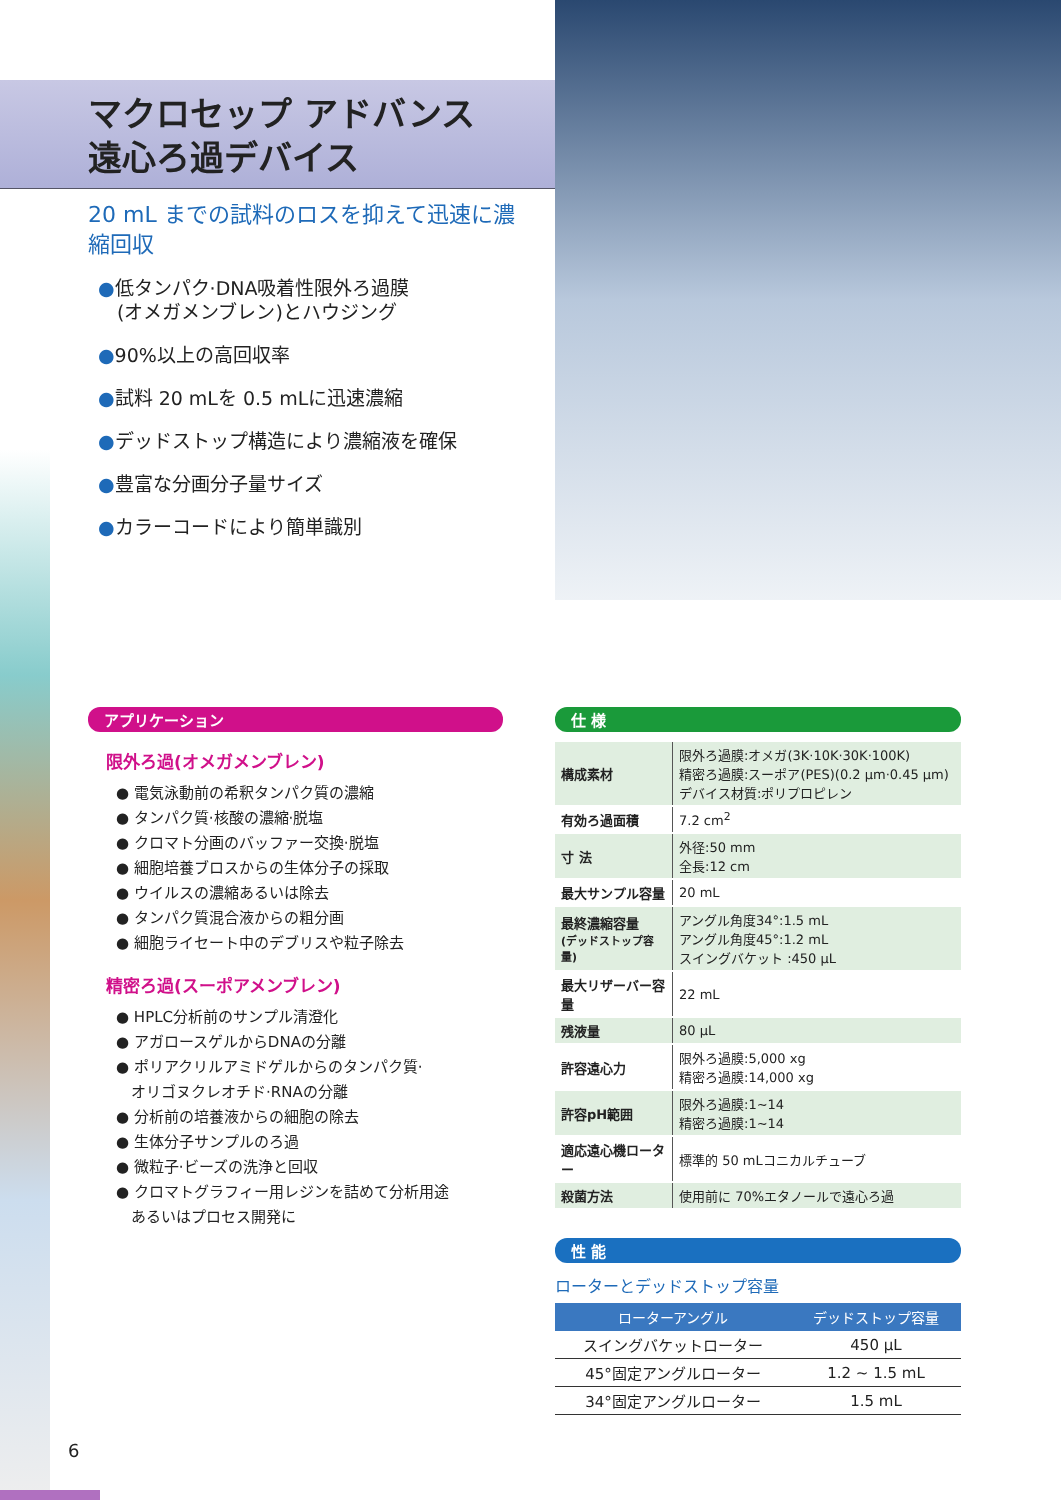マクロセップ アドバンス
遠心ろ過デバイス
20 mL までの試料のロスを抑えて迅速に濃縮回収
●低タンパク·DNA吸着性限外ろ過膜
　(オメガメンブレン)とハウジング
●90%以上の高回収率
●試料 20 mLを 0.5 mLに迅速濃縮
●デッドストップ構造により濃縮液を確保
●豊富な分画分子量サイズ
●カラーコードにより簡単識別
アプリケーション
限外ろ過(オメガメンブレン)
● 電気泳動前の希釈タンパク質の濃縮
● タンパク質·核酸の濃縮·脱塩
● クロマト分画のバッファー交換·脱塩
● 細胞培養ブロスからの生体分子の採取
● ウイルスの濃縮あるいは除去
● タンパク質混合液からの粗分画
● 細胞ライセート中のデブリスや粒子除去
精密ろ過(スーポアメンブレン)
● HPLC分析前のサンプル清澄化
● アガロースゲルからDNAの分離
● ポリアクリルアミドゲルからのタンパク質·
　オリゴヌクレオチド·RNAの分離
● 分析前の培養液からの細胞の除去
● 生体分子サンプルのろ過
● 微粒子·ビーズの洗浄と回収
● クロマトグラフィー用レジンを詰めて分析用途
　あるいはプロセス開発に
仕 様
| 構成素材 | 限外ろ過膜:オメガ(3K·10K·30K·100K) 精密ろ過膜:スーポア(PES)(0.2 μm·0.45 μm) デバイス材質:ポリプロピレン |
| 有効ろ過面積 | 7.2 cm<sup>2</sup> |
| 寸 法 | 外径:50 mm 全長:12 cm |
| 最大サンプル容量 | 20 mL |
| 最終濃縮容量 (デッドストップ容量) | アングル角度34°:1.5 mL アングル角度45°:1.2 mL スイングバケット :450 μL |
| 最大リザーバー容量 | 22 mL |
| 残液量 | 80 μL |
| 許容遠心力 | 限外ろ過膜:5,000 xg 精密ろ過膜:14,000 xg |
| 許容pH範囲 | 限外ろ過膜:1~14 精密ろ過膜:1~14 |
| 適応遠心機ローター | 標準的 50 mLコニカルチューブ |
| 殺菌方法 | 使用前に 70%エタノールで遠心ろ過 |
性 能
ローターとデッドストップ容量
| ローターアングル | デッドストップ容量 |
| --- | --- |
| スイングバケットローター | 450 μL |
| 45°固定アングルローター | 1.2 ~ 1.5 mL |
| 34°固定アングルローター | 1.5 mL |
6